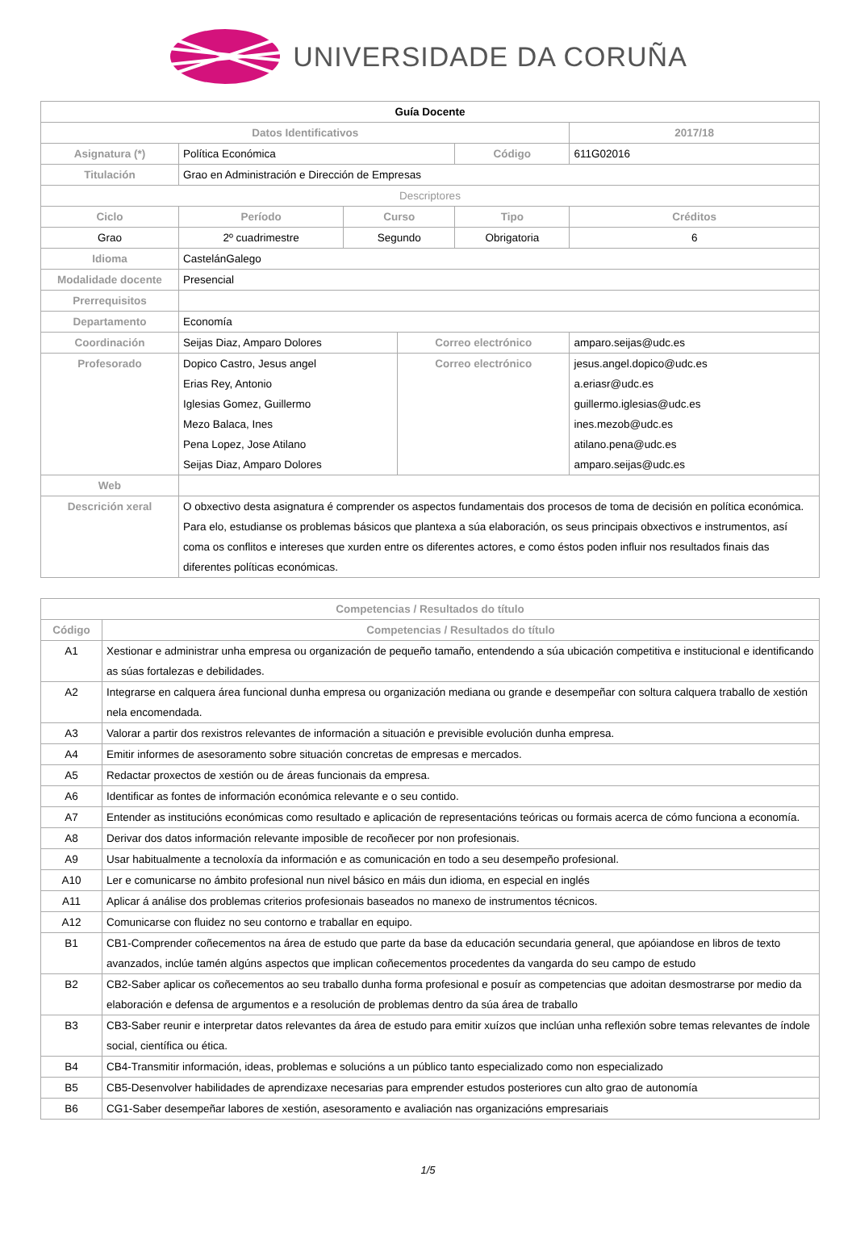UNIVERSIDADE DA CORUÑA
| Guía Docente | | | | | | |
| --- | --- | --- | --- | --- | --- | --- |
| Datos Identificativos | | | | | 2017/18 | |
| Asignatura (*) | Política Económica | | | Código | 611G02016 | |
| Titulación | Grao en Administración e Dirección de Empresas | | | | | |
| Descriptores | | | | | | |
| Ciclo | Período | Curso | | Tipo | | Créditos |
| Grao | 2º cuadrimestre | Segundo | | Obrigatoria | | 6 |
| Idioma | CastelánGalego | | | | | |
| Modalidade docente | Presencial | | | | | |
| Prerrequisitos | | | | | | |
| Departamento | Economía | | | | | |
| Coordinación | Seijas Diaz, Amparo Dolores | | Correo electrónico | | amparo.seijas@udc.es | |
| Profesorado | Dopico Castro, Jesus angel Erias Rey, Antonio Iglesias Gomez, Guillermo Mezo Balaca, Ines Pena Lopez, Jose Atilano Seijas Diaz, Amparo Dolores | | Correo electrónico | | jesus.angel.dopico@udc.es a.eriasr@udc.es guillermo.iglesias@udc.es ines.mezob@udc.es atilano.pena@udc.es amparo.seijas@udc.es | |
| Web | | | | | | |
| Descrición xeral | O obxectivo desta asignatura é comprender os aspectos fundamentais dos procesos de toma de decisión en política económica. Para elo, estudianse os problemas básicos que plantexa a súa elaboración, os seus principais obxectivos e instrumentos, así coma os conflitos e intereses que xurden entre os diferentes actores, e como éstos poden influir nos resultados finais das diferentes políticas económicas. | | | | | |
| Competencias / Resultados do título | |
| --- | --- |
| Código | Competencias / Resultados do título |
| A1 | Xestionar e administrar unha empresa ou organización de pequeño tamaño, entendendo a súa ubicación competitiva e institucional e identificando as súas fortalezas e debilidades. |
| A2 | Integrarse en calquera área funcional dunha empresa ou organización mediana ou grande e desempeñar con soltura calquera traballo de xestión nela encomendada. |
| A3 | Valorar a partir dos rexistros relevantes de información a situación e previsible evolución dunha empresa. |
| A4 | Emitir informes de asesoramento sobre situación concretas de empresas e mercados. |
| A5 | Redactar proxectos de xestión ou de áreas funcionais da empresa. |
| A6 | Identificar as fontes de información económica relevante e o seu contido. |
| A7 | Entender as institucións económicas como resultado e aplicación de representacións teóricas ou formais acerca de cómo funciona a economía. |
| A8 | Derivar dos datos información relevante imposible de recoñecer por non profesionais. |
| A9 | Usar habitualmente a tecnoloxía da información e as comunicación en todo a seu desempeño profesional. |
| A10 | Ler e comunicarse no ámbito profesional nun nivel básico en máis dun idioma, en especial en inglés |
| A11 | Aplicar á análise dos problemas criterios profesionais baseados no manexo de instrumentos técnicos. |
| A12 | Comunicarse con fluidez no seu contorno e traballar en equipo. |
| B1 | CB1-Comprender coñecementos na área de estudo que parte da base da educación secundaria general, que apóiandose en libros de texto avanzados, inclúe tamén algúns aspectos que implican coñecementos procedentes da vangarda do seu campo de estudo |
| B2 | CB2-Saber aplicar os coñecementos ao seu traballo dunha forma profesional e posuír as competencias que adoitan desmostrarse por medio da elaboración e defensa de argumentos e a resolución de problemas dentro da súa área de traballo |
| B3 | CB3-Saber reunir e interpretar datos relevantes da área de estudo para emitir xuízos que inclúan unha reflexión sobre temas relevantes de índole social, científica ou ética. |
| B4 | CB4-Transmitir información, ideas, problemas e solucións a un público tanto especializado como non especializado |
| B5 | CB5-Desenvolver habilidades de aprendizaxe necesarias para emprender estudos posteriores cun alto grao de autonomía |
| B6 | CG1-Saber desempeñar labores de xestión, asesoramento e avaliación nas organizacións empresariais |
1/5